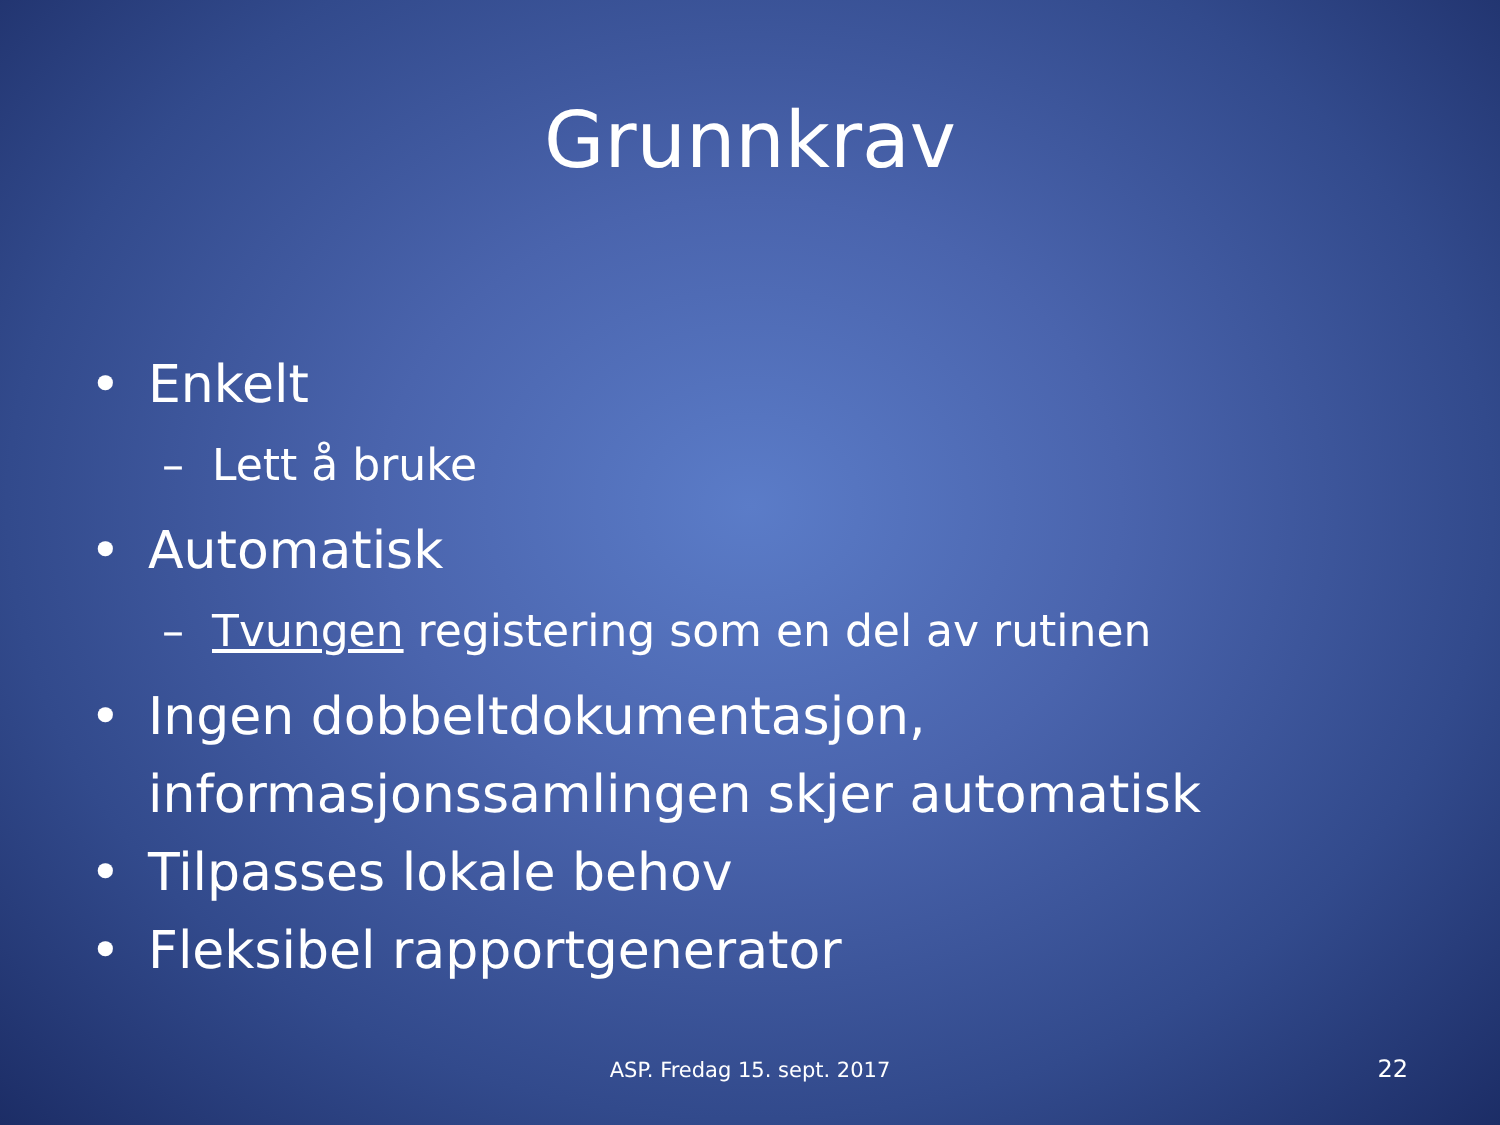Grunnkrav
• Enkelt
– Lett å bruke
• Automatisk
– Tvungen registering som en del av rutinen
• Ingen dobbeltdokumentasjon, informasjonssamlingen skjer automatisk
• Tilpasses lokale behov
• Fleksibel rapportgenerator
ASP. Fredag 15. sept. 2017 22